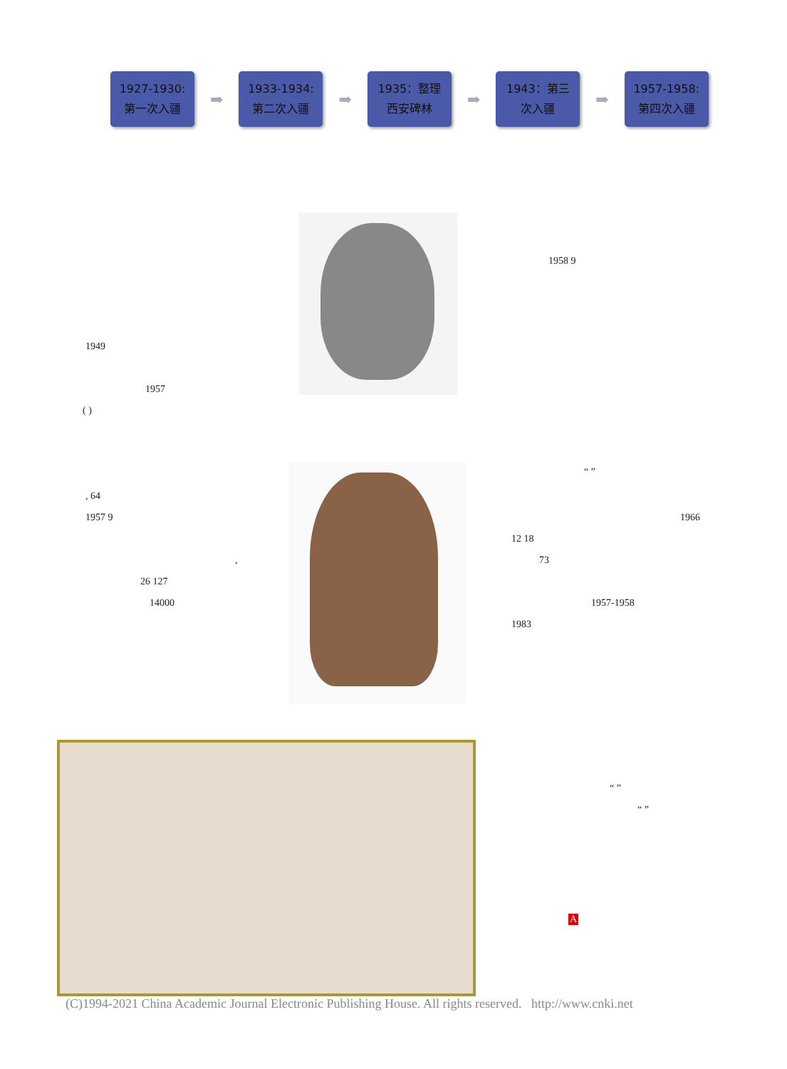1927-1930:
第一次入疆
➡
1933-1934:
第二次入疆
➡
1935：整理
西安碑林
➡
1943：第三
次入疆
➡
1957-1958:
第四次入疆
1958 9
1949
1957
( )
“ ”
, 64
1957 9 1966
12 18
73
,
26 127
14000 1957-1958
1983
“ ”
“ ”
A
(C)1994-2021 China Academic Journal Electronic Publishing House. All rights reserved. http://www.cnki.net